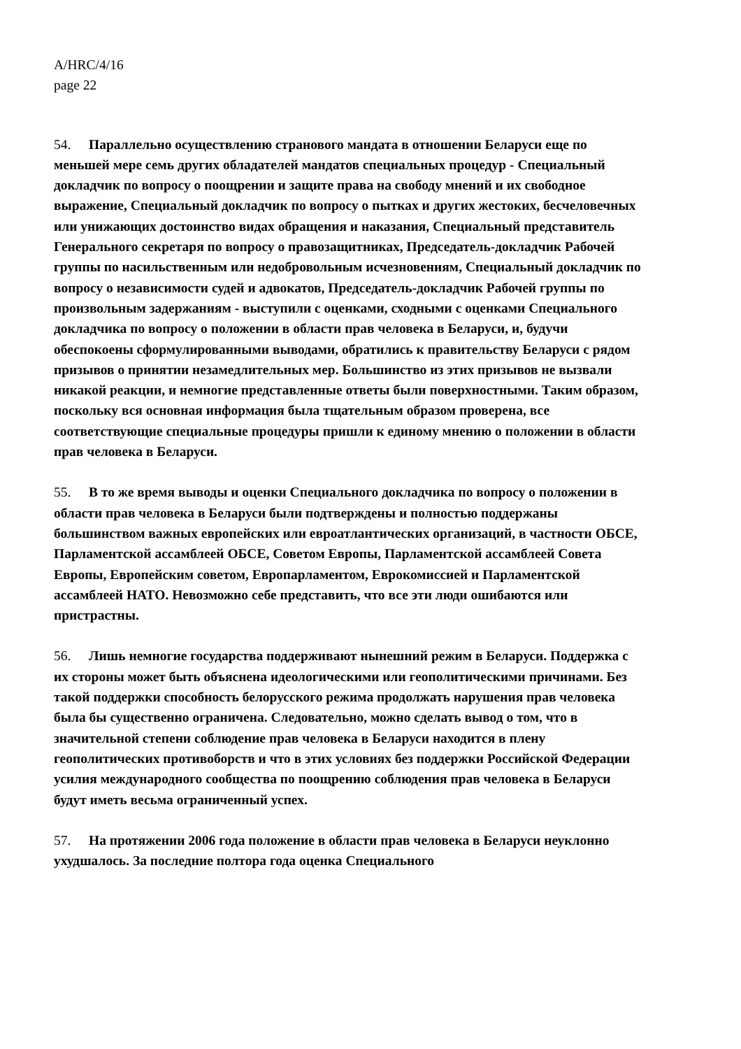A/HRC/4/16
page 22
54. Параллельно осуществлению странового мандата в отношении Беларуси еще по меньшей мере семь других обладателей мандатов специальных процедур - Специальный докладчик по вопросу о поощрении и защите права на свободу мнений и их свободное выражение, Специальный докладчик по вопросу о пытках и других жестоких, бесчеловечных или унижающих достоинство видах обращения и наказания, Специальный представитель Генерального секретаря по вопросу о правозащитниках, Председатель-докладчик Рабочей группы по насильственным или недобровольным исчезновениям, Специальный докладчик по вопросу о независимости судей и адвокатов, Председатель-докладчик Рабочей группы по произвольным задержаниям - выступили с оценками, сходными с оценками Специального докладчика по вопросу о положении в области прав человека в Беларуси, и, будучи обеспокоены сформулированными выводами, обратились к правительству Беларуси с рядом призывов о принятии незамедлительных мер. Большинство из этих призывов не вызвали никакой реакции, и немногие представленные ответы были поверхностными. Таким образом, поскольку вся основная информация была тщательным образом проверена, все соответствующие специальные процедуры пришли к единому мнению о положении в области прав человека в Беларуси.
55. В то же время выводы и оценки Специального докладчика по вопросу о положении в области прав человека в Беларуси были подтверждены и полностью поддержаны большинством важных европейских или евроатлантических организаций, в частности ОБСЕ, Парламентской ассамблеей ОБСЕ, Советом Европы, Парламентской ассамблеей Совета Европы, Европейским советом, Европарламентом, Еврокомиссией и Парламентской ассамблеей НАТО. Невозможно себе представить, что все эти люди ошибаются или пристрастны.
56. Лишь немногие государства поддерживают нынешний режим в Беларуси. Поддержка с их стороны может быть объяснена идеологическими или геополитическими причинами. Без такой поддержки способность белорусского режима продолжать нарушения прав человека была бы существенно ограничена. Следовательно, можно сделать вывод о том, что в значительной степени соблюдение прав человека в Беларуси находится в плену геополитических противоборств и что в этих условиях без поддержки Российской Федерации усилия международного сообщества по поощрению соблюдения прав человека в Беларуси будут иметь весьма ограниченный успех.
57. На протяжении 2006 года положение в области прав человека в Беларуси неуклонно ухудшалось. За последние полтора года оценка Специального